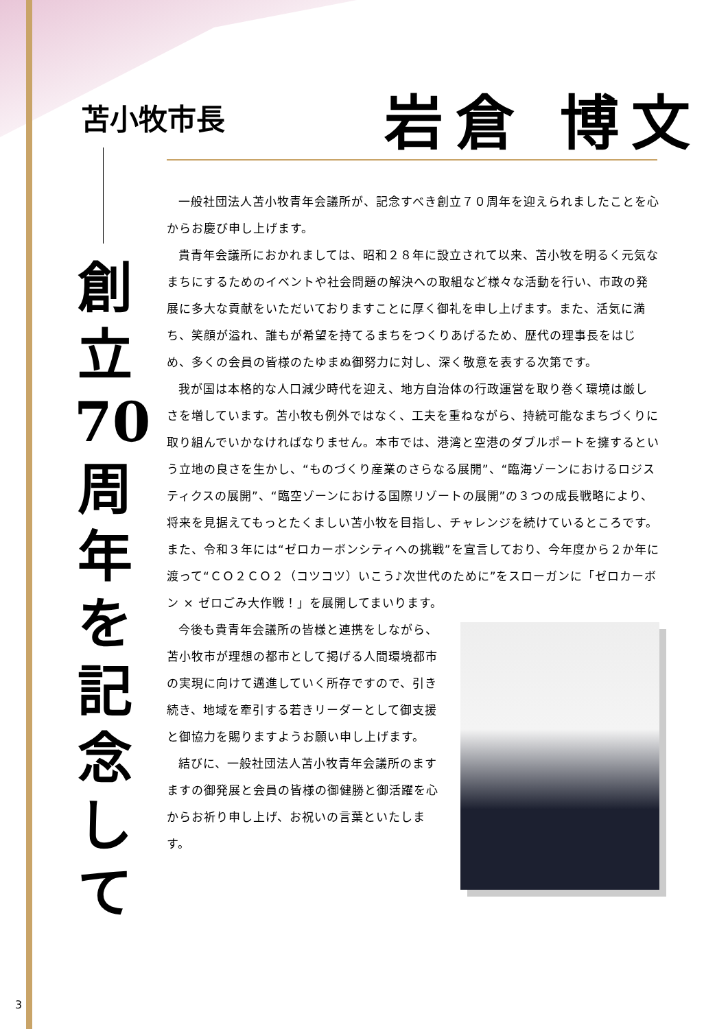苫小牧市長 岩倉 博文
創
立
70
周
年
を
記
念
し
て
一般社団法人苫小牧青年会議所が、記念すべき創立７０周年を迎えられましたことを心からお慶び申し上げます。
貴青年会議所におかれましては、昭和２８年に設立されて以来、苫小牧を明るく元気なまちにするためのイベントや社会問題の解決への取組など様々な活動を行い、市政の発展に多大な貢献をいただいておりますことに厚く御礼を申し上げます。また、活気に満ち、笑顔が溢れ、誰もが希望を持てるまちをつくりあげるため、歴代の理事長をはじめ、多くの会員の皆様のたゆまぬ御努力に対し、深く敬意を表する次第です。
我が国は本格的な人口減少時代を迎え、地方自治体の行政運営を取り巻く環境は厳しさを増しています。苫小牧も例外ではなく、工夫を重ねながら、持続可能なまちづくりに取り組んでいかなければなりません。本市では、港湾と空港のダブルポートを擁するという立地の良さを生かし、“ものづくり産業のさらなる展開”、“臨海ゾーンにおけるロジスティクスの展開”、“臨空ゾーンにおける国際リゾートの展開”の３つの成長戦略により、将来を見据えてもっとたくましい苫小牧を目指し、チャレンジを続けているところです。また、令和３年には“ゼロカーボンシティへの挑戦”を宣言しており、今年度から２か年に渡って“ＣＯ２ＣＯ２（コツコツ）いこう♪次世代のために”をスローガンに「ゼロカーボン × ゼロごみ大作戦！」を展開してまいります。
今後も貴青年会議所の皆様と連携をしながら、苫小牧市が理想の都市として掲げる人間環境都市の実現に向けて邁進していく所存ですので、引き続き、地域を牽引する若きリーダーとして御支援と御協力を賜りますようお願い申し上げます。
結びに、一般社団法人苫小牧青年会議所のますますの御発展と会員の皆様の御健勝と御活躍を心からお祈り申し上げ、お祝いの言葉といたします。
3